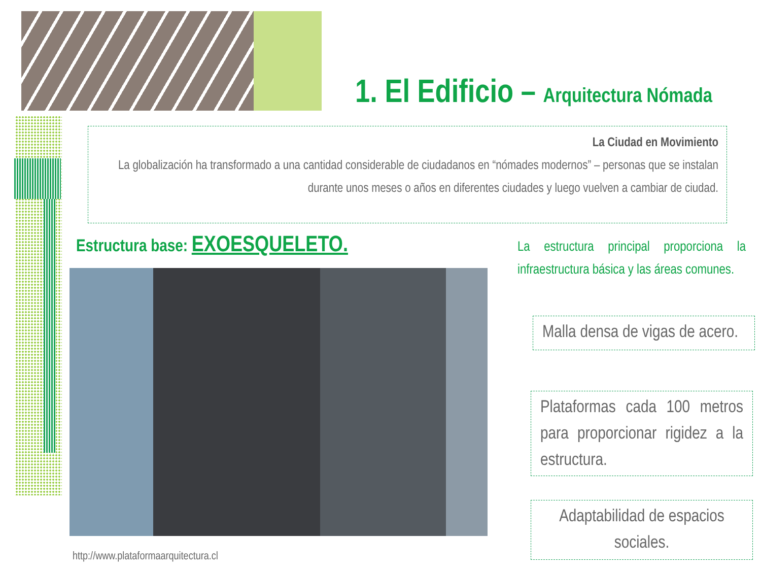1. El Edificio – Arquitectura Nómada
La Ciudad en Movimiento
La globalización ha transformado a una cantidad considerable de ciudadanos en “nómades modernos” – personas que se instalan durante unos meses o años en diferentes ciudades y luego vuelven a cambiar de ciudad.
Estructura base: EXOESQUELETO.
La estructura principal proporciona la infraestructura básica y las áreas comunes.
Malla densa de vigas de acero.
Plataformas cada 100 metros para proporcionar rigidez a la estructura.
Adaptabilidad de espacios sociales.
http://www.plataformaarquitectura.cl